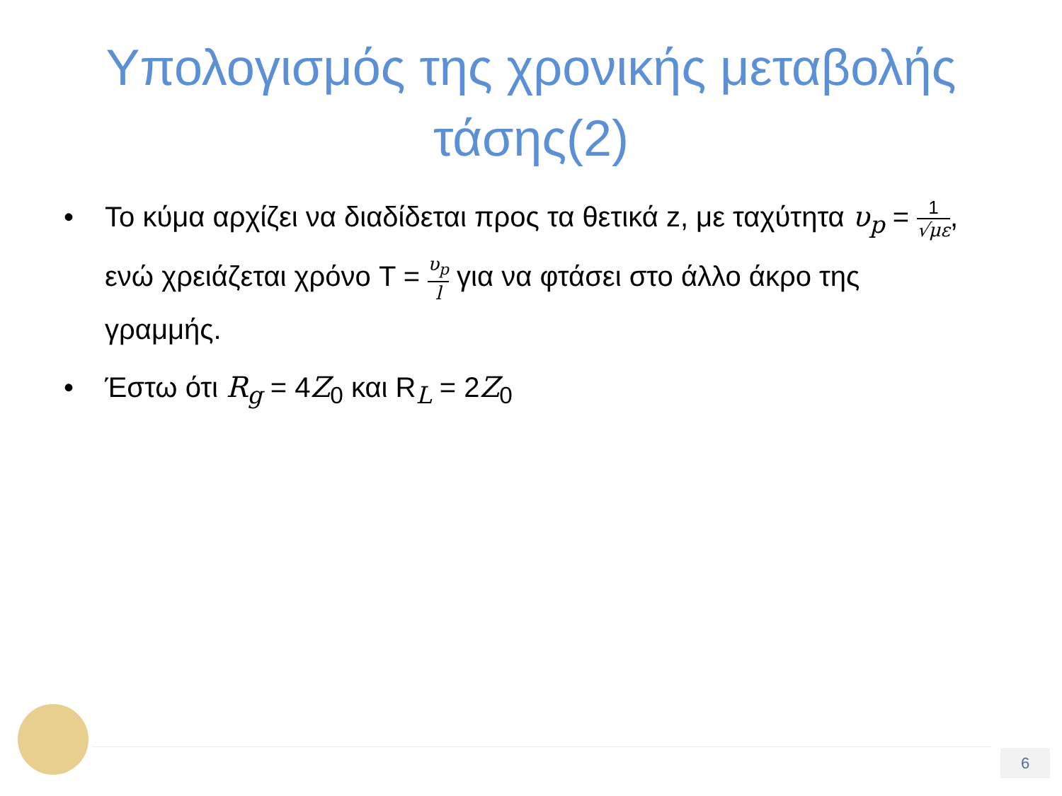Υπολογισμός της χρονικής μεταβολής
τάσης(2)
• Το κύμα αρχίζει να διαδίδεται προς τα θετικά z, με ταχύτητα υ<sub>p</sub> = 1 √με, ενώ χρειάζεται χρόνο T = υ<sub>p</sub> l για να φτάσει στο άλλο άκρο της γραμμής.
• Έστω ότι R<sub>g</sub> = 4Z<sub>0</sub> και R<sub>L</sub> = 2Z<sub>0</sub>
6